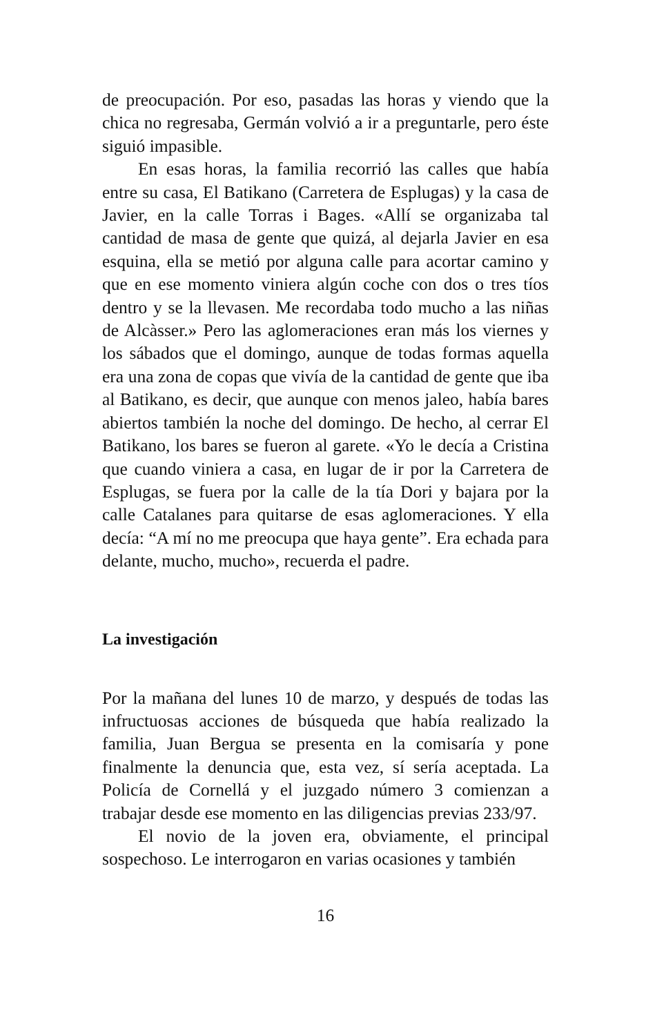de preocupación. Por eso, pasadas las horas y viendo que la chica no regresaba, Germán volvió a ir a preguntarle, pero éste siguió impasible.
En esas horas, la familia recorrió las calles que había entre su casa, El Batikano (Carretera de Esplugas) y la casa de Javier, en la calle Torras i Bages. «Allí se organizaba tal cantidad de masa de gente que quizá, al dejarla Javier en esa esquina, ella se metió por alguna calle para acortar camino y que en ese momento viniera algún coche con dos o tres tíos dentro y se la llevasen. Me recordaba todo mucho a las niñas de Alcàsser.» Pero las aglomeraciones eran más los viernes y los sábados que el domingo, aunque de todas formas aquella era una zona de copas que vivía de la cantidad de gente que iba al Batikano, es decir, que aunque con menos jaleo, había bares abiertos también la noche del domingo. De hecho, al cerrar El Batikano, los bares se fueron al garete. «Yo le decía a Cristina que cuando viniera a casa, en lugar de ir por la Carretera de Esplugas, se fuera por la calle de la tía Dori y bajara por la calle Catalanes para quitarse de esas aglomeraciones. Y ella decía: “A mí no me preocupa que haya gente”. Era echada para delante, mucho, mucho», recuerda el padre.
La investigación
Por la mañana del lunes 10 de marzo, y después de todas las infructuosas acciones de búsqueda que había realizado la familia, Juan Bergua se presenta en la comisaría y pone finalmente la denuncia que, esta vez, sí sería aceptada. La Policía de Cornellá y el juzgado número 3 comienzan a trabajar desde ese momento en las diligencias previas 233/97.
El novio de la joven era, obviamente, el principal sospechoso. Le interrogaron en varias ocasiones y también
16